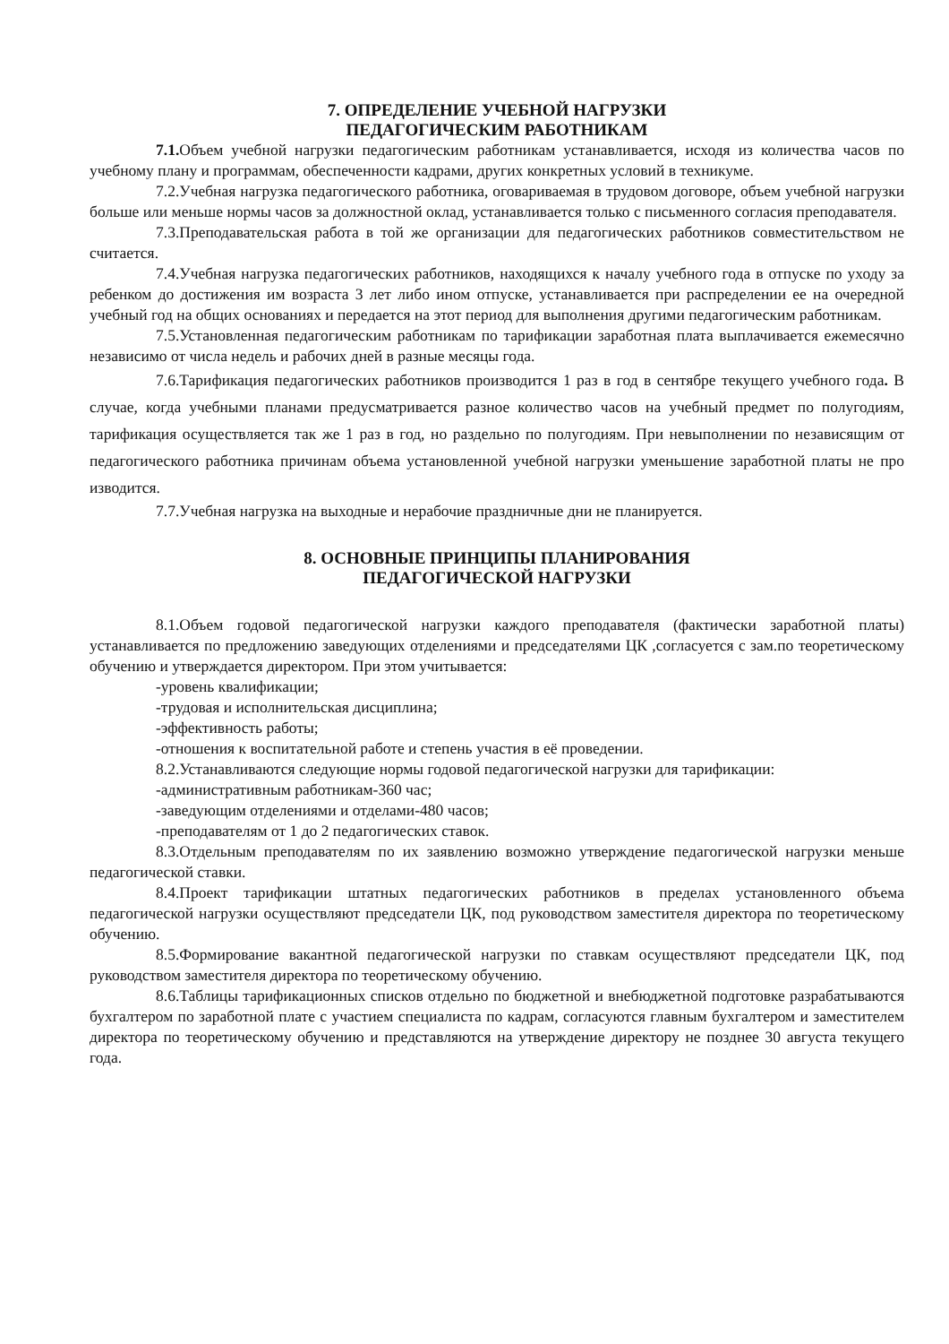7. ОПРЕДЕЛЕНИЕ УЧЕБНОЙ НАГРУЗКИ
ПЕДАГОГИЧЕСКИМ РАБОТНИКАМ
7.1. Объем учебной нагрузки педагогическим работникам устанавливается, исходя из количества часов по учебному плану и программам, обеспеченности кадрами, других конкретных условий в техникуме.
7.2.Учебная нагрузка педагогического работника, оговариваемая в трудовом договоре, объем учебной нагрузки больше или меньше нормы часов за должностной оклад, устанавливается только с письменного согласия преподавателя.
7.3.Преподавательская работа в той же организации для педагогических работников совместительством не считается.
7.4.Учебная нагрузка педагогических работников, находящихся к началу учебного года в отпуске по уходу за ребенком до достижения им возраста 3 лет либо ином отпуске, устанавливается при распределении ее на очередной учебный год на общих основаниях и передается на этот период для выполнения другими педагогическим работникам.
7.5.Установленная педагогическим работникам по тарификации заработная плата выплачивается ежемесячно независимо от числа недель и рабочих дней в разные месяцы года.
7.6.Тарификация педагогических работников производится 1 раз в год в сентябре текущего учебного года. В случае, когда учебными планами предусматривается разное количество часов на учебный предмет по полугодиям, тарификация осуществляется так же 1 раз в год, но раздельно по полугодиям. При невыполнении по независящим от педагогического работника причинам объема установленной учебной нагрузки уменьшение заработной платы не про изводится.
7.7.Учебная нагрузка на выходные и нерабочие праздничные дни не планируется.
8. ОСНОВНЫЕ ПРИНЦИПЫ ПЛАНИРОВАНИЯ
ПЕДАГОГИЧЕСКОЙ НАГРУЗКИ
8.1.Объем годовой педагогической нагрузки каждого преподавателя (фактически заработной платы) устанавливается по предложению заведующих отделениями и председателями ЦК ,согласуется с зам.по теоретическому обучению и утверждается директором. При этом учитывается:
-уровень квалификации;
-трудовая и исполнительская дисциплина;
-эффективность работы;
-отношения к воспитательной работе и степень участия в её проведении.
8.2.Устанавливаются следующие нормы годовой педагогической нагрузки для тарификации:
-административным работникам-360 час;
-заведующим отделениями и отделами-480 часов;
-преподавателям от 1 до 2 педагогических ставок.
8.3.Отдельным преподавателям по их заявлению возможно утверждение педагогической нагрузки меньше педагогической ставки.
8.4.Проект тарификации штатных педагогических работников в пределах установленного объема педагогической нагрузки осуществляют председатели ЦК, под руководством заместителя директора по теоретическому обучению.
8.5.Формирование вакантной педагогической нагрузки по ставкам осуществляют председатели ЦК, под руководством заместителя директора по теоретическому обучению.
8.6.Таблицы тарификационных списков отдельно по бюджетной и внебюджетной подготовке разрабатываются бухгалтером по заработной плате с участием специалиста по кадрам, согласуются главным бухгалтером и заместителем директора по теоретическому обучению и представляются на утверждение директору не позднее 30 августа текущего года.